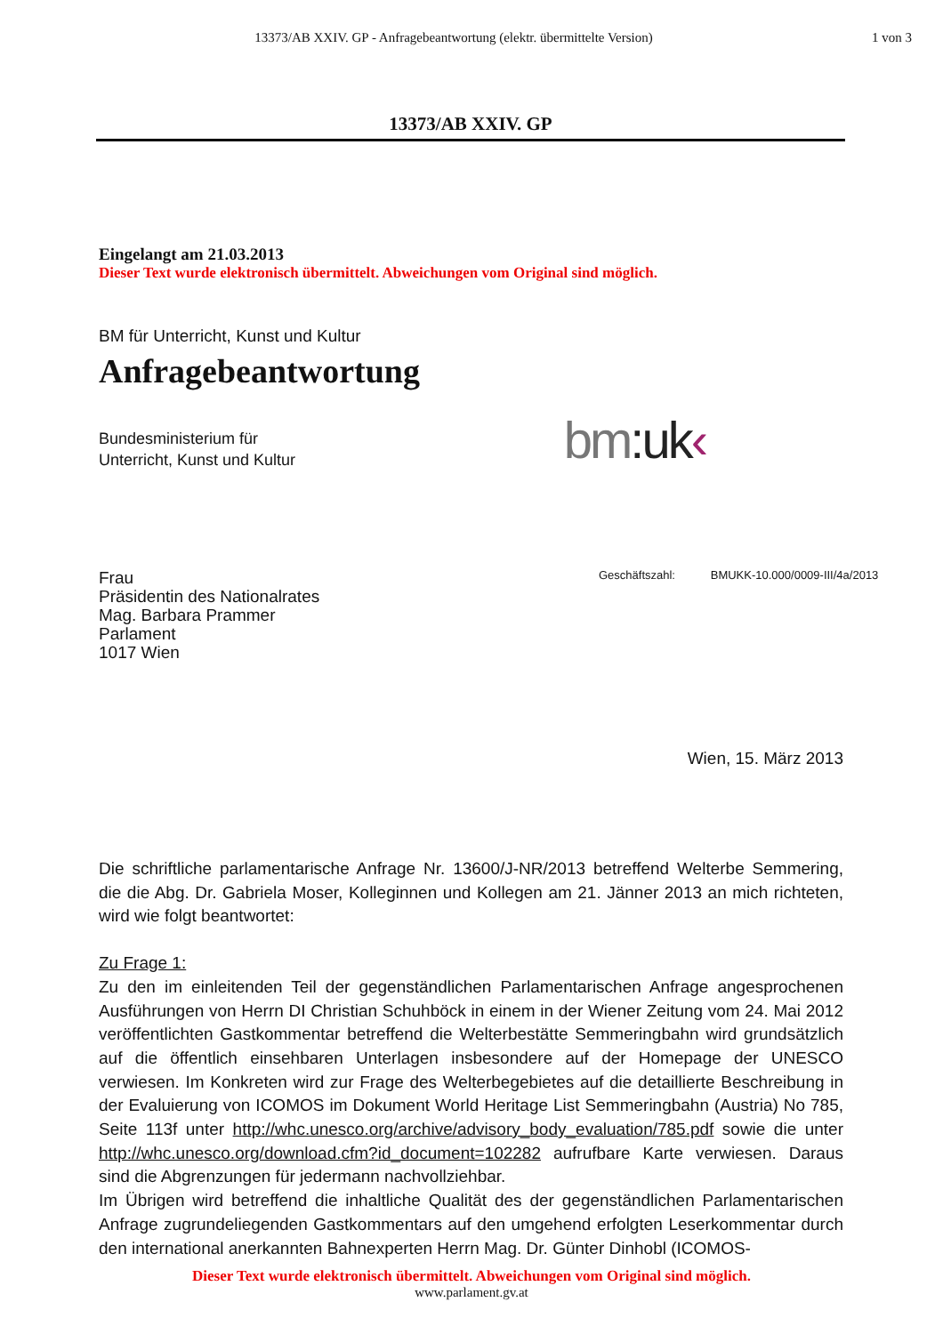13373/AB XXIV. GP - Anfragebeantwortung (elektr. übermittelte Version)
1 von 3
13373/AB XXIV. GP
Eingelangt am 21.03.2013
Dieser Text wurde elektronisch übermittelt. Abweichungen vom Original sind möglich.
BM für Unterricht, Kunst und Kultur
Anfragebeantwortung
Bundesministerium für
Unterricht, Kunst und Kultur
bm:uk‹
Frau
Präsidentin des Nationalrates
Mag. Barbara Prammer
Parlament
1017 Wien
Geschäftszahl: BMUKK-10.000/0009-III/4a/2013
Wien, 15. März 2013
Die schriftliche parlamentarische Anfrage Nr. 13600/J-NR/2013 betreffend Welterbe Semmering, die die Abg. Dr. Gabriela Moser, Kolleginnen und Kollegen am 21. Jänner 2013 an mich richteten, wird wie folgt beantwortet:
Zu Frage 1:
Zu den im einleitenden Teil der gegenständlichen Parlamentarischen Anfrage angesprochenen Ausführungen von Herrn DI Christian Schuhböck in einem in der Wiener Zeitung vom 24. Mai 2012 veröffentlichten Gastkommentar betreffend die Welterbestätte Semmeringbahn wird grundsätzlich auf die öffentlich einsehbaren Unterlagen insbesondere auf der Homepage der UNESCO verwiesen. Im Konkreten wird zur Frage des Welterbegebietes auf die detaillierte Beschreibung in der Evaluierung von ICOMOS im Dokument World Heritage List Semmeringbahn (Austria) No 785, Seite 113f unter http://whc.unesco.org/archive/advisory_body_evaluation/785.pdf sowie die unter http://whc.unesco.org/download.cfm?id_document=102282 aufrufbare Karte verwiesen. Daraus sind die Abgrenzungen für jedermann nachvollziehbar.
Im Übrigen wird betreffend die inhaltliche Qualität des der gegenständlichen Parlamentarischen Anfrage zugrundeliegenden Gastkommentars auf den umgehend erfolgten Leserkommentar durch den international anerkannten Bahnexperten Herrn Mag. Dr. Günter Dinhobl (ICOMOS-
Dieser Text wurde elektronisch übermittelt. Abweichungen vom Original sind möglich.
www.parlament.gv.at